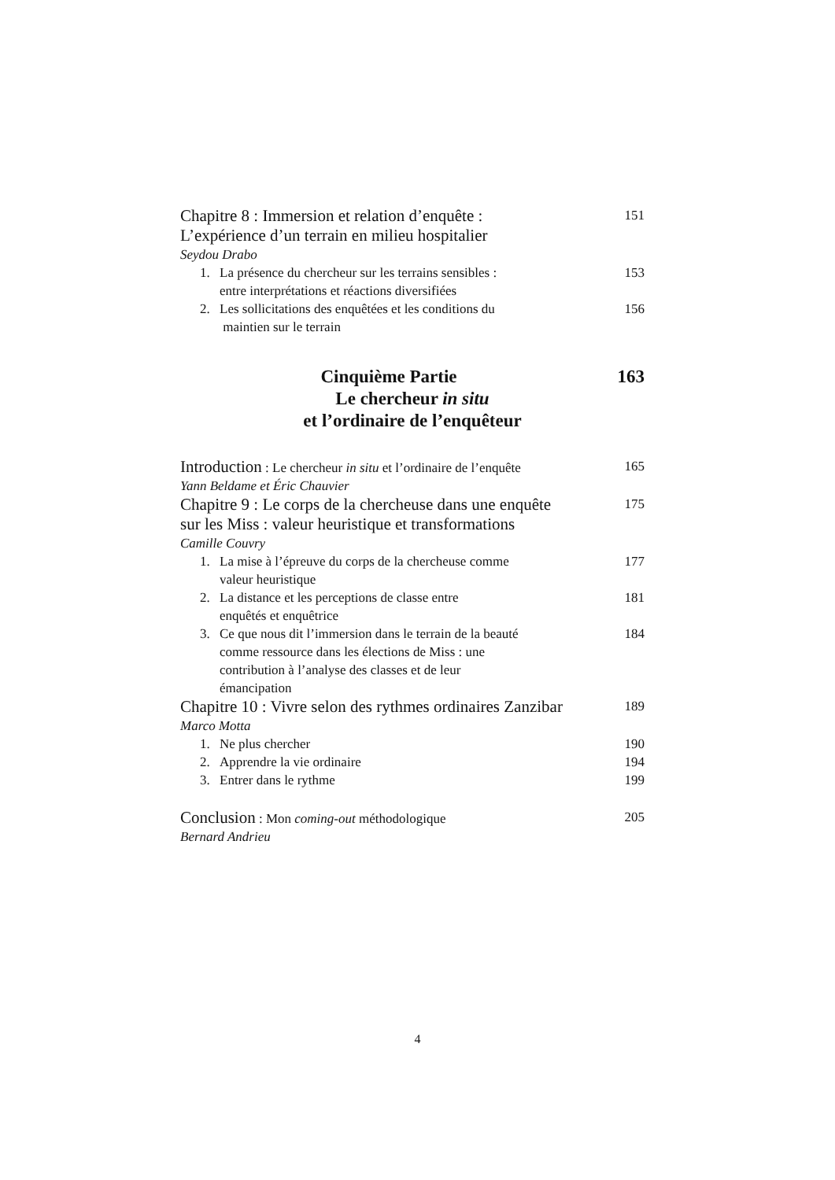Chapitre 8 : Immersion et relation d’enquête :
L’expérience d’un terrain en milieu hospitalier
151
Seydou Drabo
1. La présence du chercheur sur les terrains sensibles :
entre interprétations et réactions diversifiées
153
2. Les sollicitations des enquêtées et les conditions du
maintien sur le terrain
156
Cinquième Partie 163
Le chercheur in situ
et l’ordinaire de l’enquêteur
Introduction : Le chercheur in situ et l’ordinaire de l’enquête
165
Yann Beldame et Éric Chauvier
Chapitre 9 : Le corps de la chercheuse dans une enquête
sur les Miss : valeur heuristique et transformations
175
Camille Couvry
1. La mise à l’épreuve du corps de la chercheuse comme
valeur heuristique
177
2. La distance et les perceptions de classe entre
enquêtés et enquêtrice
181
3. Ce que nous dit l’immersion dans le terrain de la beauté
comme ressource dans les élections de Miss : une
contribution à l’analyse des classes et de leur
émancipation
184
Chapitre 10 : Vivre selon des rythmes ordinaires Zanzibar
189
Marco Motta
1. Ne plus chercher 190
2. Apprendre la vie ordinaire 194
3. Entrer dans le rythme 199
Conclusion : Mon coming-out méthodologique
205
Bernard Andrieu
4